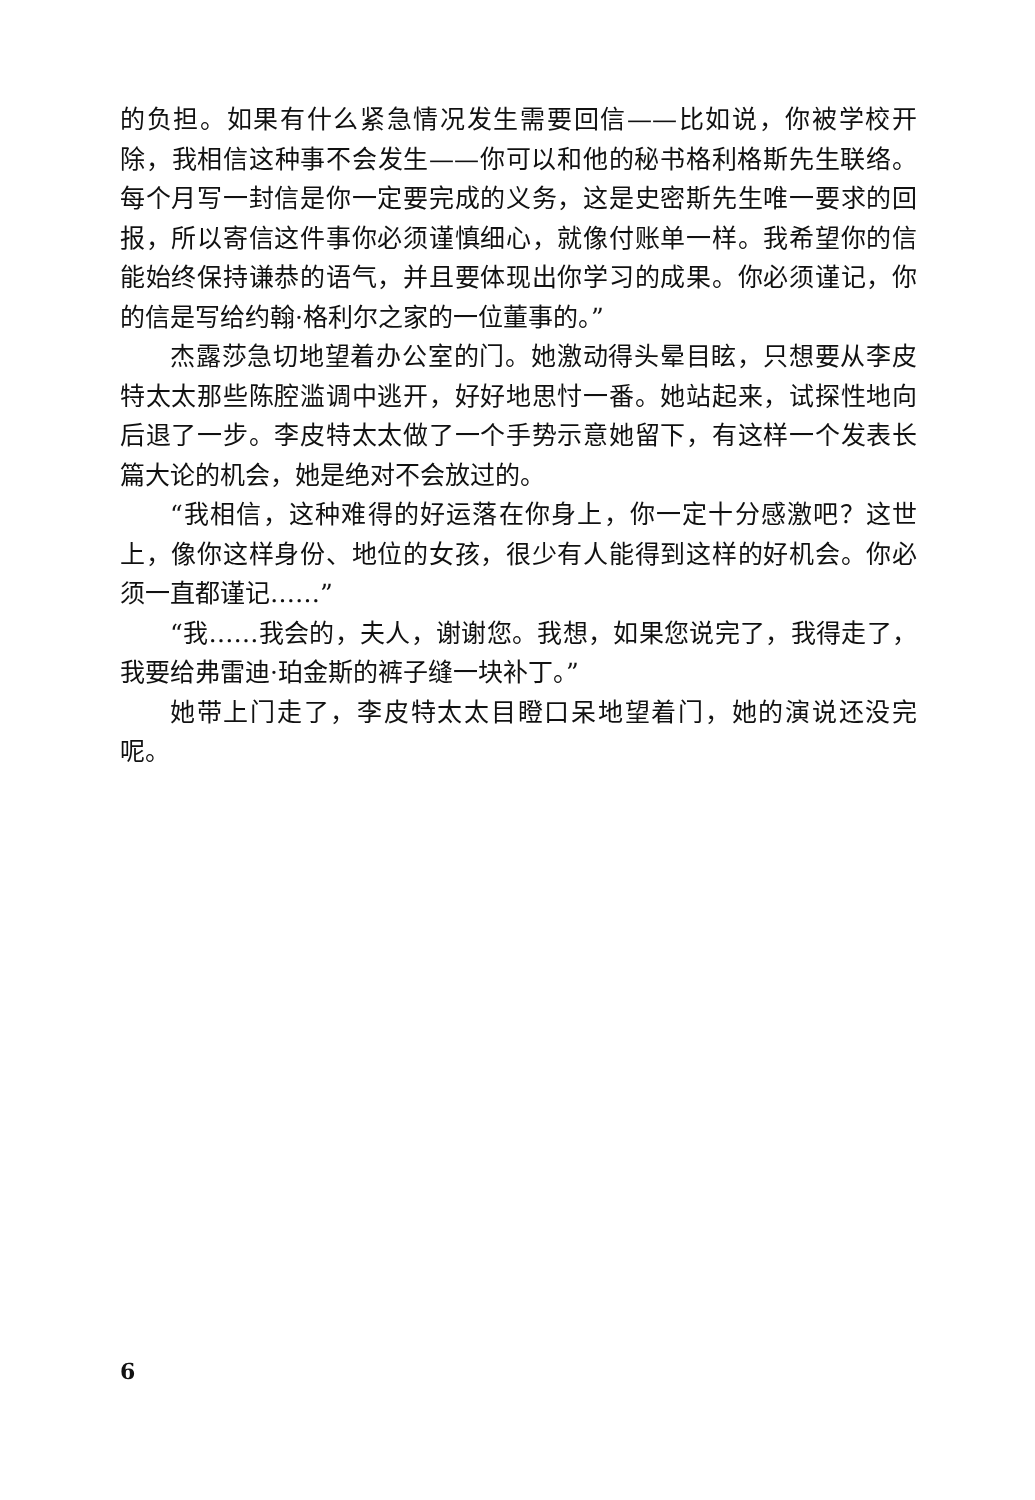的负担。如果有什么紧急情况发生需要回信——比如说，你被学校开除，我相信这种事不会发生——你可以和他的秘书格利格斯先生联络。每个月写一封信是你一定要完成的义务，这是史密斯先生唯一要求的回报，所以寄信这件事你必须谨慎细心，就像付账单一样。我希望你的信能始终保持谦恭的语气，并且要体现出你学习的成果。你必须谨记，你的信是写给约翰·格利尔之家的一位董事的。”
杰露莎急切地望着办公室的门。她激动得头晕目眩，只想要从李皮特太太那些陈腔滥调中逃开，好好地思忖一番。她站起来，试探性地向后退了一步。李皮特太太做了一个手势示意她留下，有这样一个发表长篇大论的机会，她是绝对不会放过的。
“我相信，这种难得的好运落在你身上，你一定十分感激吧？这世上，像你这样身份、地位的女孩，很少有人能得到这样的好机会。你必须一直都谨记……”
“我……我会的，夫人，谢谢您。我想，如果您说完了，我得走了，我要给弗雷迪·珀金斯的裤子缝一块补丁。”
她带上门走了，李皮特太太目瞪口呆地望着门，她的演说还没完呢。
6